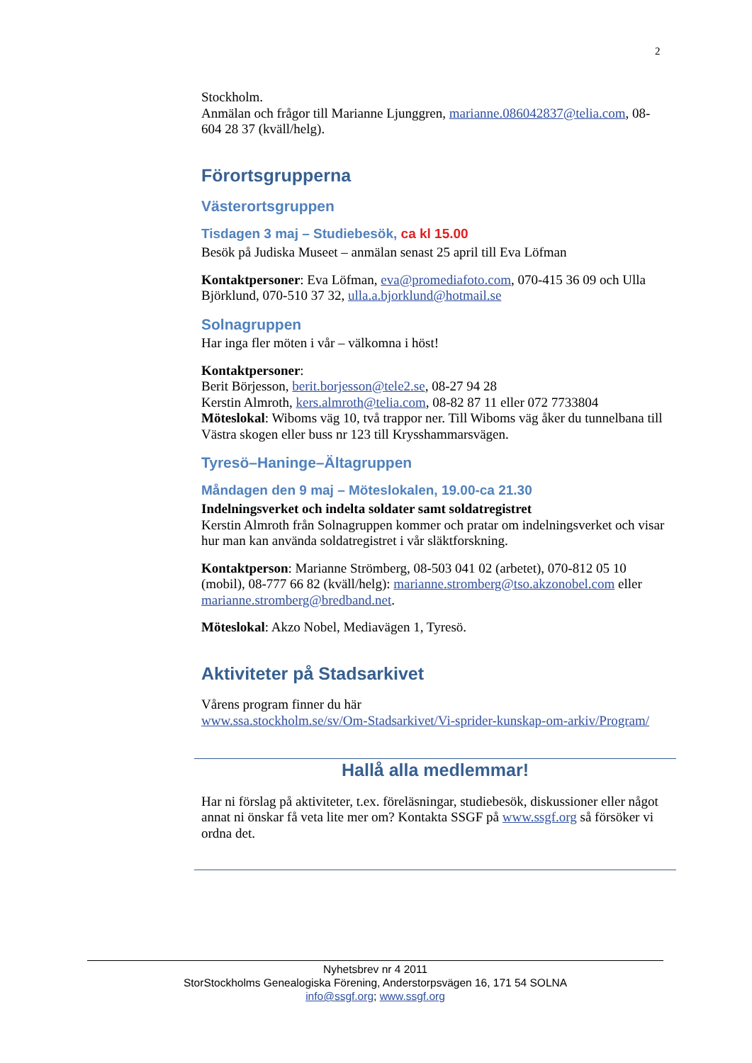2
Stockholm.
Anmälan och frågor till Marianne Ljunggren, marianne.086042837@telia.com, 08-604 28 37 (kväll/helg).
Förortsgrupperna
Västerortsgruppen
Tisdagen 3 maj – Studiebesök, ca kl 15.00
Besök på Judiska Museet – anmälan senast 25 april till Eva Löfman
Kontaktpersoner: Eva Löfman, eva@promediafoto.com, 070-415 36 09 och Ulla Björklund, 070-510 37 32, ulla.a.bjorklund@hotmail.se
Solnagruppen
Har inga fler möten i vår – välkomna i höst!
Kontaktpersoner:
Berit Börjesson, berit.borjesson@tele2.se, 08-27 94 28
Kerstin Almroth, kers.almroth@telia.com, 08-82 87 11 eller 072 7733804
Möteslokal: Wiboms väg 10, två trappor ner. Till Wiboms väg åker du tunnelbana till Västra skogen eller buss nr 123 till Krysshammarsvägen.
Tyresö–Haninge–Ältagruppen
Måndagen den 9 maj – Möteslokalen, 19.00-ca 21.30
Indelningsverket och indelta soldater samt soldatregistret
Kerstin Almroth från Solnagruppen kommer och pratar om indelningsverket och visar hur man kan använda soldatregistret i vår släktforskning.
Kontaktperson: Marianne Strömberg, 08-503 041 02 (arbetet), 070-812 05 10 (mobil), 08-777 66 82 (kväll/helg): marianne.stromberg@tso.akzonobel.com eller marianne.stromberg@bredband.net.
Möteslokal: Akzo Nobel, Mediavägen 1, Tyresö.
Aktiviteter på Stadsarkivet
Vårens program finner du här
www.ssa.stockholm.se/sv/Om-Stadsarkivet/Vi-sprider-kunskap-om-arkiv/Program/
Hallå alla medlemmar!
Har ni förslag på aktiviteter, t.ex. föreläsningar, studiebesök, diskussioner eller något annat ni önskar få veta lite mer om? Kontakta SSGF på www.ssgf.org så försöker vi ordna det.
Nyhetsbrev nr 4 2011
StorStockholms Genealogiska Förening, Anderstorpsvägen 16, 171 54 SOLNA
info@ssgf.org; www.ssgf.org